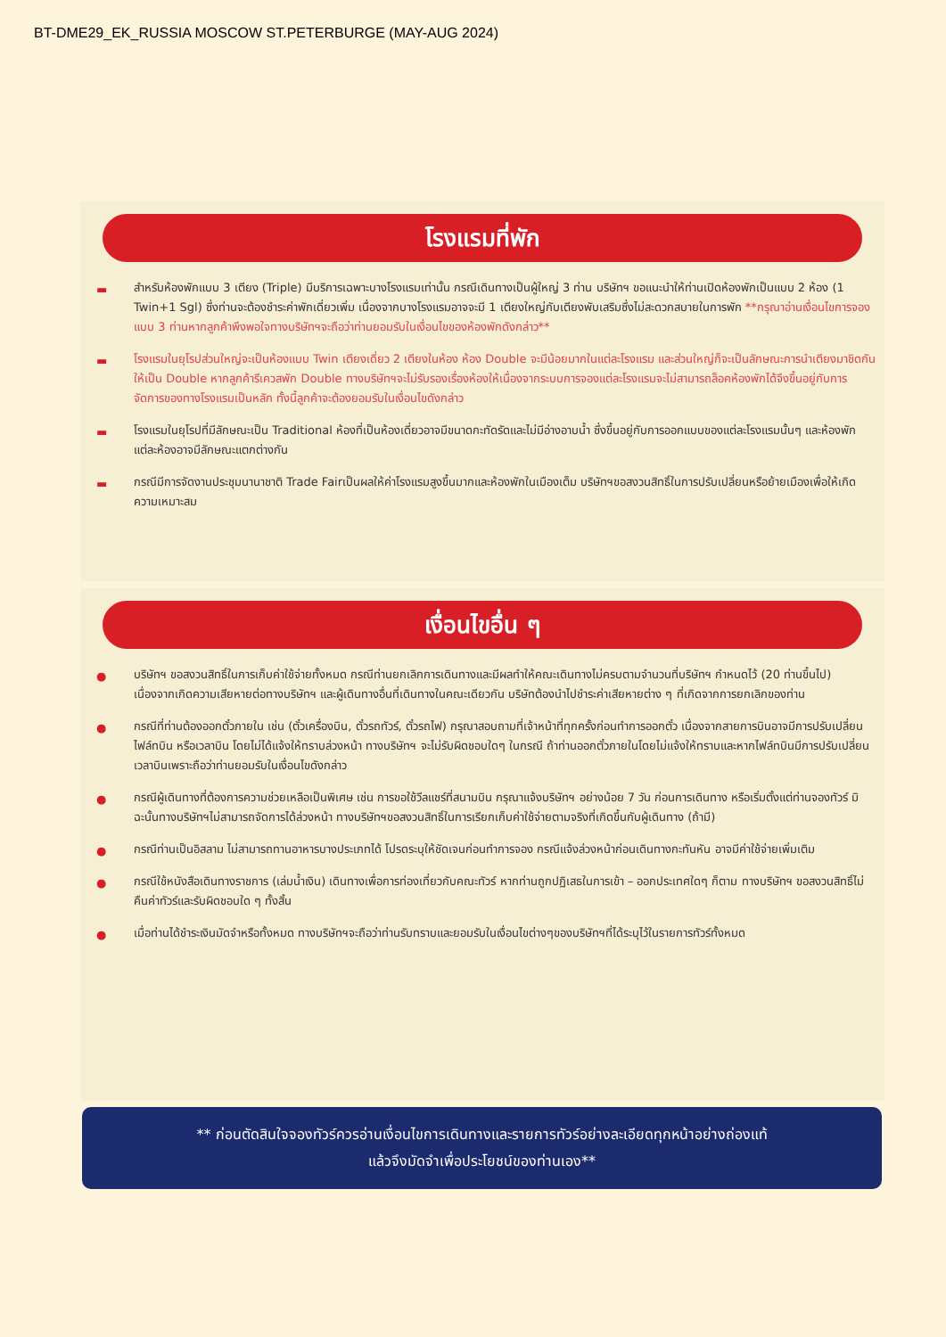BT-DME29_EK_RUSSIA MOSCOW ST.PETERBURGE (MAY-AUG 2024)
โรงแรมที่พัก
▬ สำหรับห้องพักแบบ 3 เตียง (Triple) มีบริการเฉพาะบางโรงแรมเท่านั้น กรณีเดินทางเป็นผู้ใหญ่ 3 ท่าน บริษัทฯ ขอแนะนำให้ท่านเปิดห้องพักเป็นแบบ 2 ห้อง (1 Twin+1 Sgl) ซึ่งท่านจะต้องชำระค่าพักเดี่ยวเพิ่ม เนื่องจากบางโรงแรมอาจจะมี 1 เตียงใหญ่กับเตียงพับเสริมซึ่งไม่สะดวกสบายในการพัก **กรุณาอ่านเงื่อนไขการจองแบบ 3 ท่านหากลูกค้าพึงพอใจทางบริษัทฯจะถือว่าท่านยอมรับในเงื่อนไขของห้องพักดังกล่าว**
▬ โรงแรมในยุโรปส่วนใหญ่จะเป็นห้องแบบ Twin เตียงเดี่ยว 2 เตียงในห้อง ห้อง Double จะมีน้อยมากในแต่ละโรงแรม และส่วนใหญ่ก็จะเป็นลักษณะการนำเตียงมาชิดกันให้เป็น Double หากลูกค้ารีเควสพัก Double ทางบริษัทฯจะไม่รับรองเรื่องห้องให้เนื่องจากระบบการจองแต่ละโรงแรมจะไม่สามารถล็อคห้องพักได้จึงขึ้นอยู่กับการจัดการของทางโรงแรมเป็นหลัก ทั้งนี้ลูกค้าจะต้องยอมรับในเงื่อนไขดังกล่าว
▬ โรงแรมในยุโรปที่มีลักษณะเป็น Traditional ห้องที่เป็นห้องเดี่ยวอาจมีขนาดกะทัดรัดและไม่มีอ่างอาบน้ำ ซึ่งขึ้นอยู่กับการออกแบบของแต่ละโรงแรมนั้นๆ และห้องพักแต่ละห้องอาจมีลักษณะแตกต่างกัน
▬ กรณีมีการจัดงานประชุมนานาชาติ Trade Fairเป็นผลให้ค่าโรงแรมสูงขึ้นมากและห้องพักในเมืองเต็ม บริษัทฯขอสงวนสิทธิ์ในการปรับเปลี่ยนหรือย้ายเมืองเพื่อให้เกิดความเหมาะสม
เงื่อนไขอื่น ๆ
● บริษัทฯ ขอสงวนสิทธิ์ในการเก็บค่าใช้จ่ายทั้งหมด กรณีท่านยกเลิกการเดินทางและมีผลทำให้คณะเดินทางไม่ครบตามจำนวนที่บริษัทฯ กำหนดไว้ (20 ท่านขึ้นไป) เนื่องจากเกิดความเสียหายต่อทางบริษัทฯ และผู้เดินทางอื่นที่เดินทางในคณะเดียวกัน บริษัทต้องนำไปชำระค่าเสียหายต่าง ๆ ที่เกิดจากการยกเลิกของท่าน
● กรณีที่ท่านต้องออกตั๋วภายใน เช่น (ตั๋วเครื่องบิน, ตั๋วรถทัวร์, ตั๋วรถไฟ) กรุณาสอบถามที่เจ้าหน้าที่ทุกครั้งก่อนทำการออกตั๋ว เนื่องจากสายการบินอาจมีการปรับเปลี่ยนไฟล์ทบิน หรือเวลาบิน โดยไม่ได้แจ้งให้ทราบล่วงหน้า ทางบริษัทฯ จะไม่รับผิดชอบใดๆ ในกรณี ถ้าท่านออกตั๋วภายในโดยไม่แจ้งให้ทราบและหากไฟล์ทบินมีการปรับเปลี่ยนเวลาบินเพราะถือว่าท่านยอมรับในเงื่อนไขดังกล่าว
● กรณีผู้เดินทางที่ต้องการความช่วยเหลือเป็นพิเศษ เช่น การขอใช้วีลแชร์ที่สนามบิน กรุณาแจ้งบริษัทฯ อย่างน้อย 7 วัน ก่อนการเดินทาง หรือเริ่มตั้งแต่ท่านจองทัวร์ มิฉะนั้นทางบริษัทฯไม่สามารถจัดการได้ล่วงหน้า ทางบริษัทฯขอสงวนสิทธิ์ในการเรียกเก็บค่าใช้จ่ายตามจริงที่เกิดขึ้นกับผู้เดินทาง (ถ้ามี)
● กรณีท่านเป็นอิสลาม ไม่สามารถทานอาหารบางประเภทได้ โปรดระบุให้ชัดเจนก่อนทำการจอง กรณีแจ้งล่วงหน้าก่อนเดินทางกะทันหัน อาจมีค่าใช้จ่ายเพิ่มเติม
● กรณีใช้หนังสือเดินทางราชการ (เล่มน้ำเงิน) เดินทางเพื่อการท่องเที่ยวกับคณะทัวร์ หากท่านถูกปฏิเสธในการเข้า – ออกประเทศใดๆ ก็ตาม ทางบริษัทฯ ขอสงวนสิทธิ์ไม่คืนค่าทัวร์และรับผิดชอบใด ๆ ทั้งสิ้น
● เมื่อท่านได้ชำระเงินมัดจำหรือทั้งหมด ทางบริษัทฯจะถือว่าท่านรับทราบและยอมรับในเงื่อนไขต่างๆของบริษัทฯที่ได้ระบุไว้ในรายการทัวร์ทั้งหมด
** ก่อนตัดสินใจจองทัวร์ควรอ่านเงื่อนไขการเดินทางและรายการทัวร์อย่างละเอียดทุกหน้าอย่างถ่องแท้
แล้วจึงมัดจำเพื่อประโยชน์ของท่านเอง**